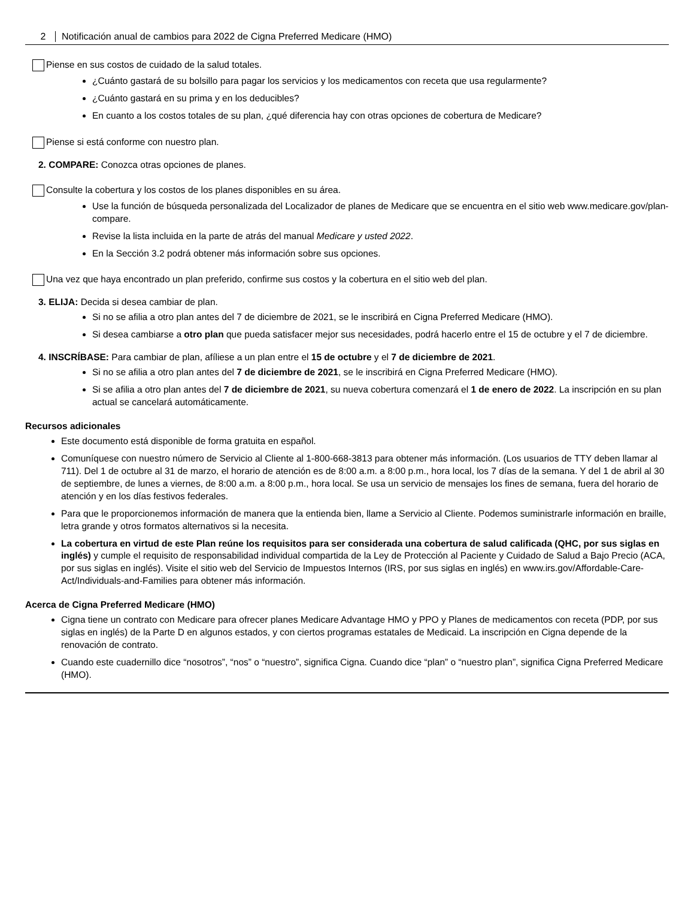2 Notificación anual de cambios para 2022 de Cigna Preferred Medicare (HMO)
Piense en sus costos de cuidado de la salud totales.
¿Cuánto gastará de su bolsillo para pagar los servicios y los medicamentos con receta que usa regularmente?
¿Cuánto gastará en su prima y en los deducibles?
En cuanto a los costos totales de su plan, ¿qué diferencia hay con otras opciones de cobertura de Medicare?
Piense si está conforme con nuestro plan.
2. COMPARE: Conozca otras opciones de planes.
Consulte la cobertura y los costos de los planes disponibles en su área.
Use la función de búsqueda personalizada del Localizador de planes de Medicare que se encuentra en el sitio web www.medicare.gov/plan-compare.
Revise la lista incluida en la parte de atrás del manual Medicare y usted 2022.
En la Sección 3.2 podrá obtener más información sobre sus opciones.
Una vez que haya encontrado un plan preferido, confirme sus costos y la cobertura en el sitio web del plan.
3. ELIJA: Decida si desea cambiar de plan.
Si no se afilia a otro plan antes del 7 de diciembre de 2021, se le inscribirá en Cigna Preferred Medicare (HMO).
Si desea cambiarse a otro plan que pueda satisfacer mejor sus necesidades, podrá hacerlo entre el 15 de octubre y el 7 de diciembre.
4. INSCRÍBASE: Para cambiar de plan, afíliese a un plan entre el 15 de octubre y el 7 de diciembre de 2021.
Si no se afilia a otro plan antes del 7 de diciembre de 2021, se le inscribirá en Cigna Preferred Medicare (HMO).
Si se afilia a otro plan antes del 7 de diciembre de 2021, su nueva cobertura comenzará el 1 de enero de 2022. La inscripción en su plan actual se cancelará automáticamente.
Recursos adicionales
Este documento está disponible de forma gratuita en español.
Comuníquese con nuestro número de Servicio al Cliente al 1-800-668-3813 para obtener más información. (Los usuarios de TTY deben llamar al 711). Del 1 de octubre al 31 de marzo, el horario de atención es de 8:00 a.m. a 8:00 p.m., hora local, los 7 días de la semana. Y del 1 de abril al 30 de septiembre, de lunes a viernes, de 8:00 a.m. a 8:00 p.m., hora local. Se usa un servicio de mensajes los fines de semana, fuera del horario de atención y en los días festivos federales.
Para que le proporcionemos información de manera que la entienda bien, llame a Servicio al Cliente. Podemos suministrarle información en braille, letra grande y otros formatos alternativos si la necesita.
La cobertura en virtud de este Plan reúne los requisitos para ser considerada una cobertura de salud calificada (QHC, por sus siglas en inglés) y cumple el requisito de responsabilidad individual compartida de la Ley de Protección al Paciente y Cuidado de Salud a Bajo Precio (ACA, por sus siglas en inglés). Visite el sitio web del Servicio de Impuestos Internos (IRS, por sus siglas en inglés) en www.irs.gov/Affordable-Care-Act/Individuals-and-Families para obtener más información.
Acerca de Cigna Preferred Medicare (HMO)
Cigna tiene un contrato con Medicare para ofrecer planes Medicare Advantage HMO y PPO y Planes de medicamentos con receta (PDP, por sus siglas en inglés) de la Parte D en algunos estados, y con ciertos programas estatales de Medicaid. La inscripción en Cigna depende de la renovación de contrato.
Cuando este cuadernillo dice “nosotros”, “nos” o “nuestro”, significa Cigna. Cuando dice “plan” o “nuestro plan”, significa Cigna Preferred Medicare (HMO).